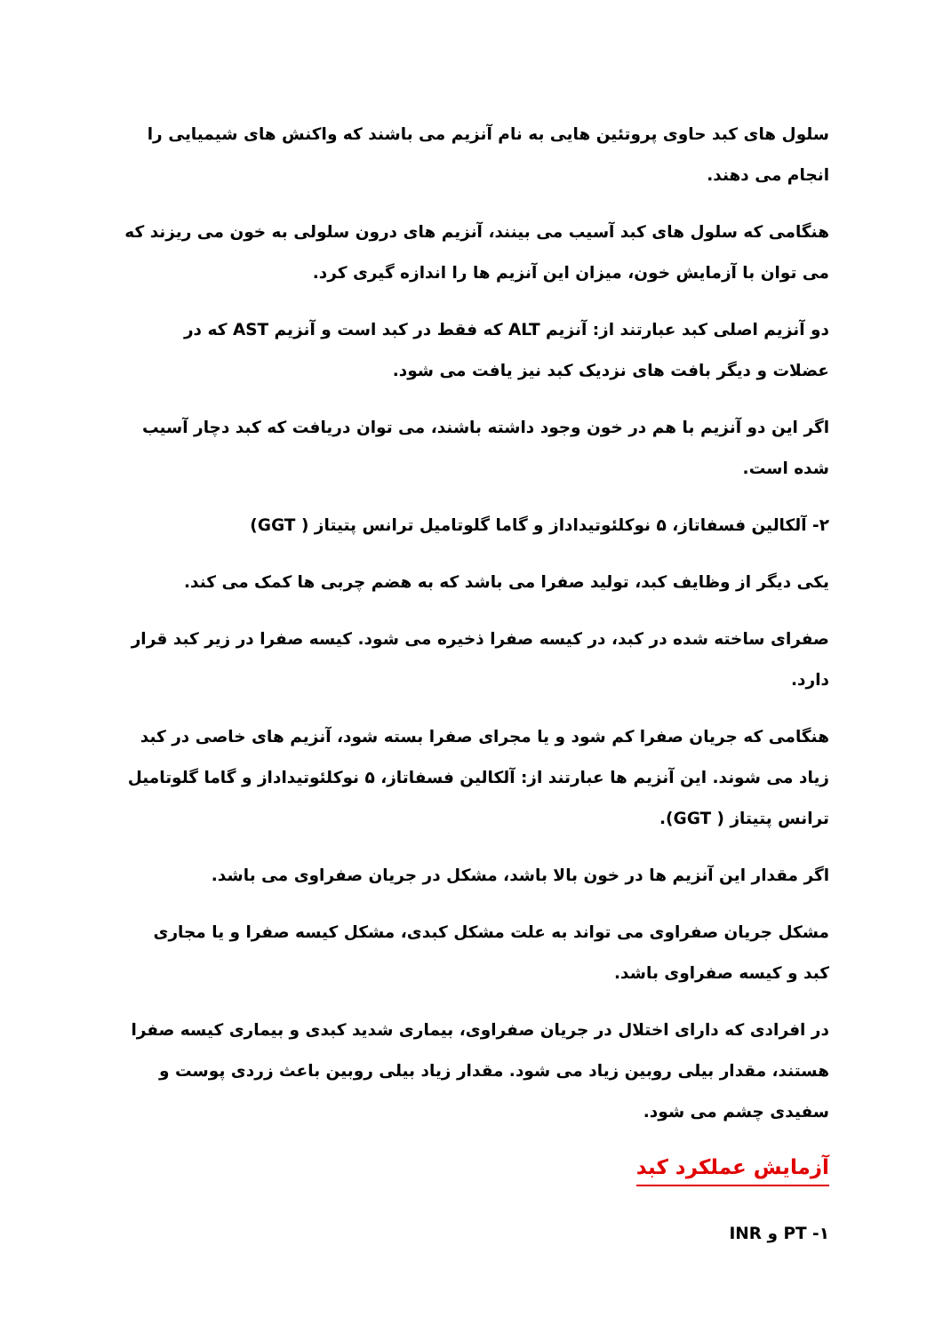سلول های کبد حاوی پروتئین هایی به نام آنزیم می باشند که واکنش های شیمیایی را انجام می دهند.
هنگامی که سلول های کبد آسیب می بینند، آنزیم های درون سلولی به خون می ریزند که می توان با آزمایش خون، میزان این آنزیم ها را اندازه گیری کرد.
دو آنزیم اصلی کبد عبارتند از: آنزیم ALT که فقط در کبد است و آنزیم AST که در عضلات و دیگر بافت های نزدیک کبد نیز یافت می شود.
اگر این دو آنزیم با هم در خون وجود داشته باشند، می توان دریافت که کبد دچار آسیب شده است.
۲- آلکالین فسفاتاز، ۵ نوکلئوتیداداز و گاما گلوتامیل ترانس پتیتاز ( GGT)
یکی دیگر از وظایف کبد، تولید صفرا می باشد که به هضم چربی ها کمک می کند.
صفرای ساخته شده در کبد، در کیسه صفرا ذخیره می شود. کیسه صفرا در زیر کبد قرار دارد.
هنگامی که جریان صفرا کم شود و یا مجرای صفرا بسته شود، آنزیم های خاصی در کبد زیاد می شوند. این آنزیم ها عبارتند از: آلکالین فسفاتاز، ۵ نوکلئوتیداداز و گاما گلوتامیل ترانس پتیتاز ( GGT).
اگر مقدار این آنزیم ها در خون بالا باشد، مشکل در جریان صفراوی می باشد.
مشکل جریان صفراوی می تواند به علت مشکل کبدی، مشکل کیسه صفرا و یا مجاری کبد و کیسه صفراوی باشد.
در افرادی که دارای اختلال در جریان صفراوی، بیماری شدید کبدی و بیماری کیسه صفرا هستند، مقدار بیلی روبین زیاد می شود. مقدار زیاد بیلی روبین باعث زردی پوست و سفیدی چشم می شود.
آزمایش عملکرد کبد
۱- PT و INR